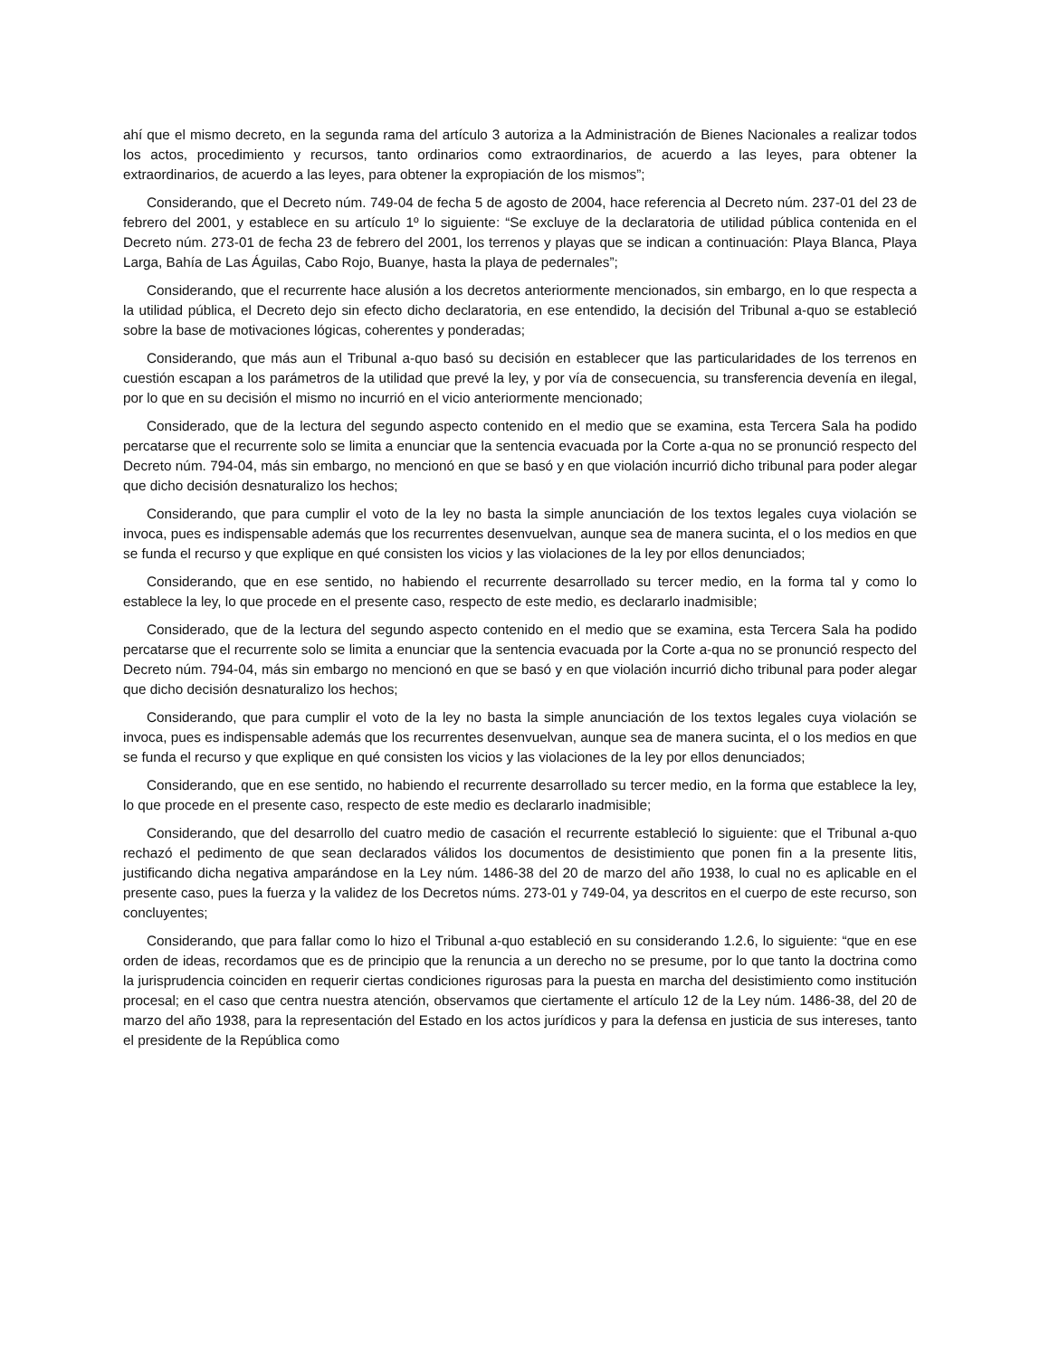ahí que el mismo decreto, en la segunda rama del artículo 3 autoriza a la Administración de Bienes Nacionales a realizar todos los actos, procedimiento y recursos, tanto ordinarios como extraordinarios, de acuerdo a las leyes, para obtener la extraordinarios, de acuerdo a las leyes, para obtener la expropiación de los mismos”;
Considerando, que el Decreto núm. 749-04 de fecha 5 de agosto de 2004, hace referencia al Decreto núm. 237-01 del 23 de febrero del 2001, y establece en su artículo 1º lo siguiente: “Se excluye de la declaratoria de utilidad pública contenida en el Decreto núm. 273-01 de fecha 23 de febrero del 2001, los terrenos y playas que se indican a continuación: Playa Blanca, Playa Larga, Bahía de Las Águilas, Cabo Rojo, Buanye, hasta la playa de pedernales”;
Considerando, que el recurrente hace alusión a los decretos anteriormente mencionados, sin embargo, en lo que respecta a la utilidad pública, el Decreto dejo sin efecto dicho declaratoria, en ese entendido, la decisión del Tribunal a-quo se estableció sobre la base de motivaciones lógicas, coherentes y ponderadas;
Considerando, que más aun el Tribunal a-quo basó su decisión en establecer que las particularidades de los terrenos en cuestión escapan a los parámetros de la utilidad que prevé la ley, y por vía de consecuencia, su transferencia devenía en ilegal, por lo que en su decisión el mismo no incurrió en el vicio anteriormente mencionado;
Considerado, que de la lectura del segundo aspecto contenido en el medio que se examina, esta Tercera Sala ha podido percatarse que el recurrente solo se limita a enunciar que la sentencia evacuada por la Corte a-qua no se pronunció respecto del Decreto núm. 794-04, más sin embargo, no mencionó en que se basó y en que violación incurrió dicho tribunal para poder alegar que dicho decisión desnaturalizo los hechos;
Considerando, que para cumplir el voto de la ley no basta la simple anunciación de los textos legales cuya violación se invoca, pues es indispensable además que los recurrentes desenvuelvan, aunque sea de manera sucinta, el o los medios en que se funda el recurso y que explique en qué consisten los vicios y las violaciones de la ley por ellos denunciados;
Considerando, que en ese sentido, no habiendo el recurrente desarrollado su tercer medio, en la forma tal y como lo establece la ley, lo que procede en el presente caso, respecto de este medio, es declararlo inadmisible;
Considerado, que de la lectura del segundo aspecto contenido en el medio que se examina, esta Tercera Sala ha podido percatarse que el recurrente solo se limita a enunciar que la sentencia evacuada por la Corte a-qua no se pronunció respecto del Decreto núm. 794-04, más sin embargo no mencionó en que se basó y en que violación incurrió dicho tribunal para poder alegar que dicho decisión desnaturalizo los hechos;
Considerando, que para cumplir el voto de la ley no basta la simple anunciación de los textos legales cuya violación se invoca, pues es indispensable además que los recurrentes desenvuelvan, aunque sea de manera sucinta, el o los medios en que se funda el recurso y que explique en qué consisten los vicios y las violaciones de la ley por ellos denunciados;
Considerando, que en ese sentido, no habiendo el recurrente desarrollado su tercer medio, en la forma que establece la ley, lo que procede en el presente caso, respecto de este medio es declararlo inadmisible;
Considerando, que del desarrollo del cuatro medio de casación el recurrente estableció lo siguiente: que el Tribunal a-quo rechazó el pedimento de que sean declarados válidos los documentos de desistimiento que ponen fin a la presente litis, justificando dicha negativa amparándose en la Ley núm. 1486-38 del 20 de marzo del año 1938, lo cual no es aplicable en el presente caso, pues la fuerza y la validez de los Decretos núms. 273-01 y 749-04, ya descritos en el cuerpo de este recurso, son concluyentes;
Considerando, que para fallar como lo hizo el Tribunal a-quo estableció en su considerando 1.2.6, lo siguiente: “que en ese orden de ideas, recordamos que es de principio que la renuncia a un derecho no se presume, por lo que tanto la doctrina como la jurisprudencia coinciden en requerir ciertas condiciones rigurosas para la puesta en marcha del desistimiento como institución procesal; en el caso que centra nuestra atención, observamos que ciertamente el artículo 12 de la Ley núm. 1486-38, del 20 de marzo del año 1938, para la representación del Estado en los actos jurídicos y para la defensa en justicia de sus intereses, tanto el presidente de la República como